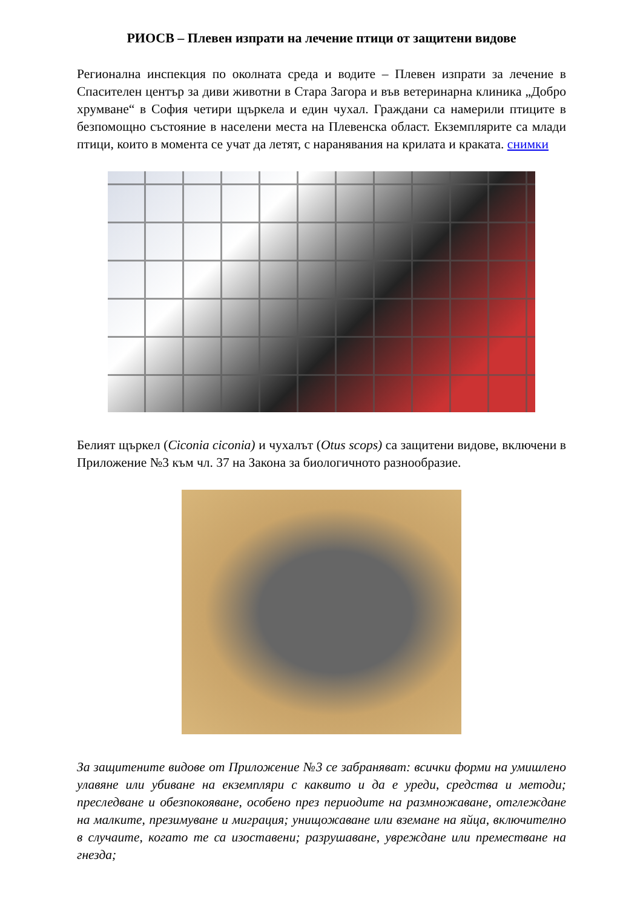РИОСВ – Плевен изпрати на лечение птици от защитени видове
Регионална инспекция по околната среда и водите – Плевен изпрати за лечение в Спасителен център за диви животни в Стара Загора и във ветеринарна клиника „Добро хрумване“ в София четири щъркела и един чухал. Граждани са намерили птиците в безпомощно състояние в населени места на Плевенска област. Екземплярите са млади птици, които в момента се учат да летят, с наранявания на крилата и краката. снимки
Белият щъркел (Ciconia ciconia) и чухалът (Otus scops) са защитени видове, включени в Приложение №3 към чл. 37 на Закона за биологичното разнообразие.
За защитените видове от Приложение №3 се забраняват: всички форми на умишлено улавяне или убиване на екземпляри с каквито и да е уреди, средства и методи; преследване и обезпокояване, особено през периодите на размножаване, отглеждане на малките, презимуване и миграция; унищожаване или вземане на яйца, включително в случаите, когато те са изоставени; разрушаване, увреждане или преместване на гнезда;